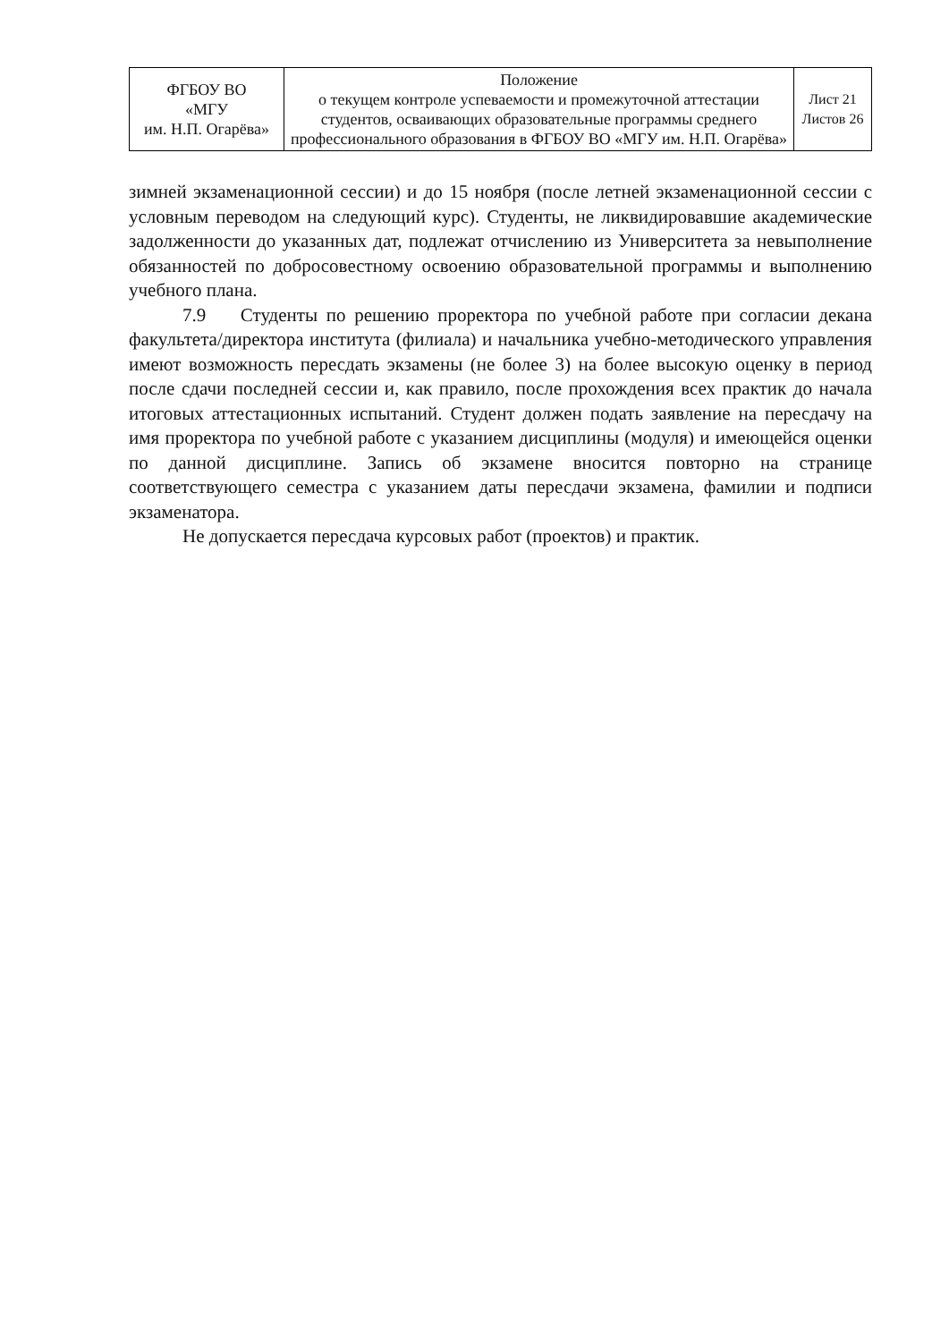| ФГБОУ ВО «МГУ им. Н.П. Огарёва» | Положение о текущем контроле успеваемости и промежуточной аттестации студентов, осваивающих образовательные программы среднего профессионального образования в ФГБОУ ВО «МГУ им. Н.П. Огарёва» | Лист 21 Листов 26 |
зимней экзаменационной сессии) и до 15 ноября (после летней экзаменационной сессии с условным переводом на следующий курс). Студенты, не ликвидировавшие академические задолженности до указанных дат, подлежат отчислению из Университета за невыполнение обязанностей по добросовестному освоению образовательной программы и выполнению учебного плана.
7.9 Студенты по решению проректора по учебной работе при согласии декана факультета/директора института (филиала) и начальника учебно-методического управления имеют возможность пересдать экзамены (не более 3) на более высокую оценку в период после сдачи последней сессии и, как правило, после прохождения всех практик до начала итоговых аттестационных испытаний. Студент должен подать заявление на пересдачу на имя проректора по учебной работе с указанием дисциплины (модуля) и имеющейся оценки по данной дисциплине. Запись об экзамене вносится повторно на странице соответствующего семестра с указанием даты пересдачи экзамена, фамилии и подписи экзаменатора.
Не допускается пересдача курсовых работ (проектов) и практик.